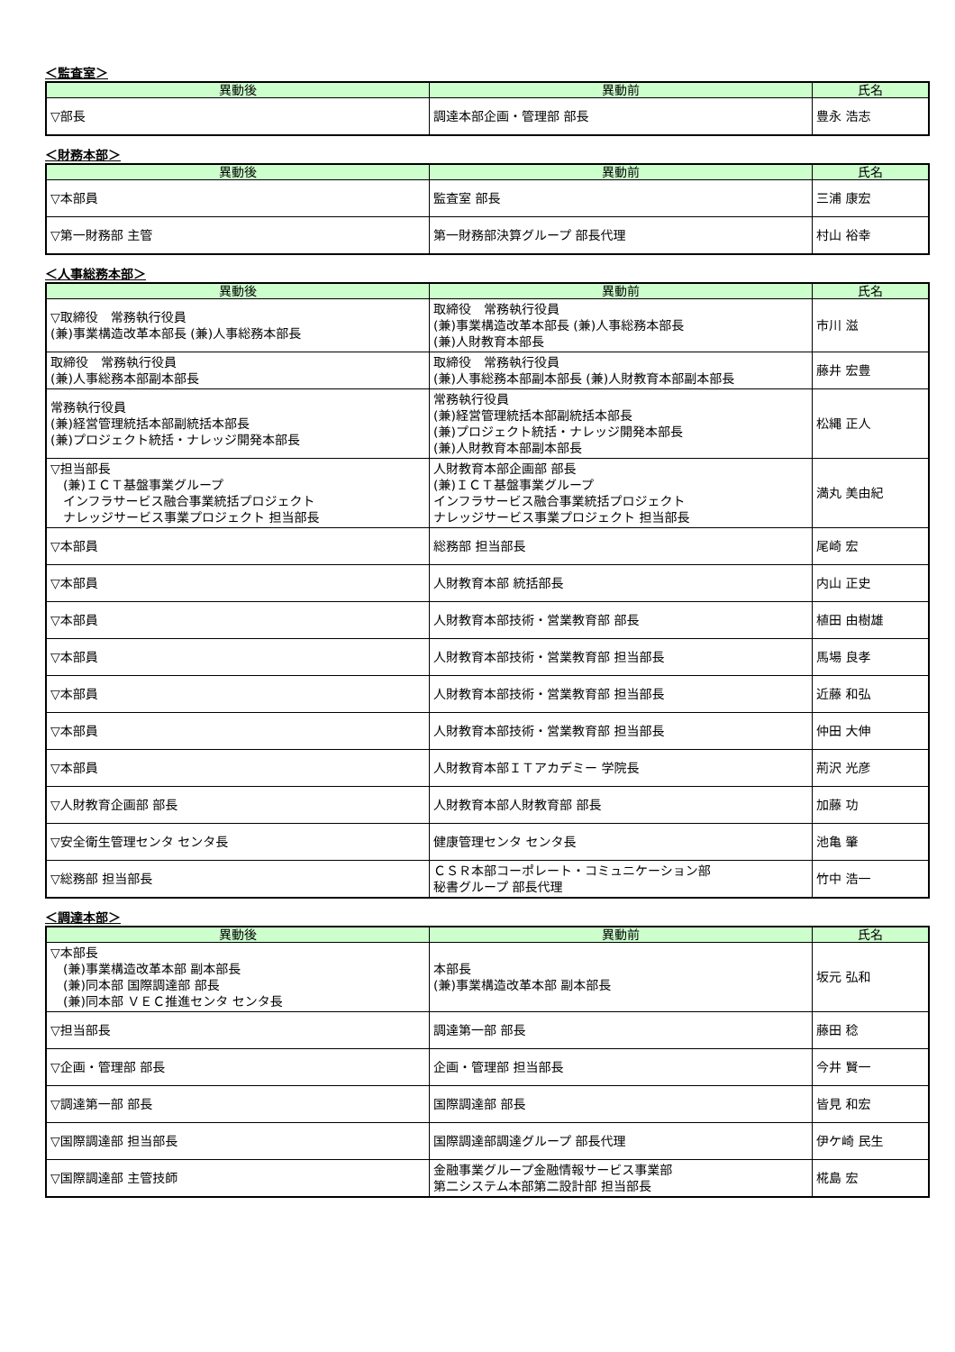＜監査室＞
| 異動後 | 異動前 | 氏名 |
| --- | --- | --- |
| ▽部長 | 調達本部企画・管理部 部長 | 豊永 浩志 |
＜財務本部＞
| 異動後 | 異動前 | 氏名 |
| --- | --- | --- |
| ▽本部員 | 監査室 部長 | 三浦 康宏 |
| ▽第一財務部 主管 | 第一財務部決算グループ 部長代理 | 村山 裕幸 |
＜人事総務本部＞
| 異動後 | 異動前 | 氏名 |
| --- | --- | --- |
| ▽取締役 常務執行役員 (兼)事業構造改革本部長 (兼)人事総務本部長 | 取締役 常務執行役員 (兼)事業構造改革本部長 (兼)人事総務本部長 (兼)人財教育本部長 | 市川 滋 |
| 取締役 常務執行役員 (兼)人事総務本部副本部長 | 取締役 常務執行役員 (兼)人事総務本部副本部長 (兼)人財教育本部副本部長 | 藤井 宏豊 |
| 常務執行役員 (兼)経営管理統括本部副統括本部長 (兼)プロジェクト統括・ナレッジ開発本部長 | 常務執行役員 (兼)経営管理統括本部副統括本部長 (兼)プロジェクト統括・ナレッジ開発本部長 (兼)人財教育本部副本部長 | 松縄 正人 |
| ▽担当部長 (兼)ＩＣＴ基盤事業グループ インフラサービス融合事業統括プロジェクト ナレッジサービス事業プロジェクト 担当部長 | 人財教育本部企画部 部長 (兼)ＩＣＴ基盤事業グループ インフラサービス融合事業統括プロジェクト ナレッジサービス事業プロジェクト 担当部長 | 満丸 美由紀 |
| ▽本部員 | 総務部 担当部長 | 尾崎 宏 |
| ▽本部員 | 人財教育本部 統括部長 | 内山 正史 |
| ▽本部員 | 人財教育本部技術・営業教育部 部長 | 植田 由樹雄 |
| ▽本部員 | 人財教育本部技術・営業教育部 担当部長 | 馬場 良孝 |
| ▽本部員 | 人財教育本部技術・営業教育部 担当部長 | 近藤 和弘 |
| ▽本部員 | 人財教育本部技術・営業教育部 担当部長 | 仲田 大伸 |
| ▽本部員 | 人財教育本部ＩＴアカデミー 学院長 | 荊沢 光彦 |
| ▽人財教育企画部 部長 | 人財教育本部人財教育部 部長 | 加藤 功 |
| ▽安全衛生管理センタ センタ長 | 健康管理センタ センタ長 | 池亀 肇 |
| ▽総務部 担当部長 | ＣＳＲ本部コーポレート・コミュニケーション部 秘書グループ 部長代理 | 竹中 浩一 |
＜調達本部＞
| 異動後 | 異動前 | 氏名 |
| --- | --- | --- |
| ▽本部長 (兼)事業構造改革本部 副本部長 (兼)同本部 国際調達部 部長 (兼)同本部 ＶＥＣ推進センタ センタ長 | 本部長 (兼)事業構造改革本部 副本部長 | 坂元 弘和 |
| ▽担当部長 | 調達第一部 部長 | 藤田 稔 |
| ▽企画・管理部 部長 | 企画・管理部 担当部長 | 今井 賢一 |
| ▽調達第一部 部長 | 国際調達部 部長 | 皆見 和宏 |
| ▽国際調達部 担当部長 | 国際調達部調達グループ 部長代理 | 伊ケ崎 民生 |
| ▽国際調達部 主管技師 | 金融事業グループ金融情報サービス事業部 第二システム本部第二設計部 担当部長 | 椛島 宏 |